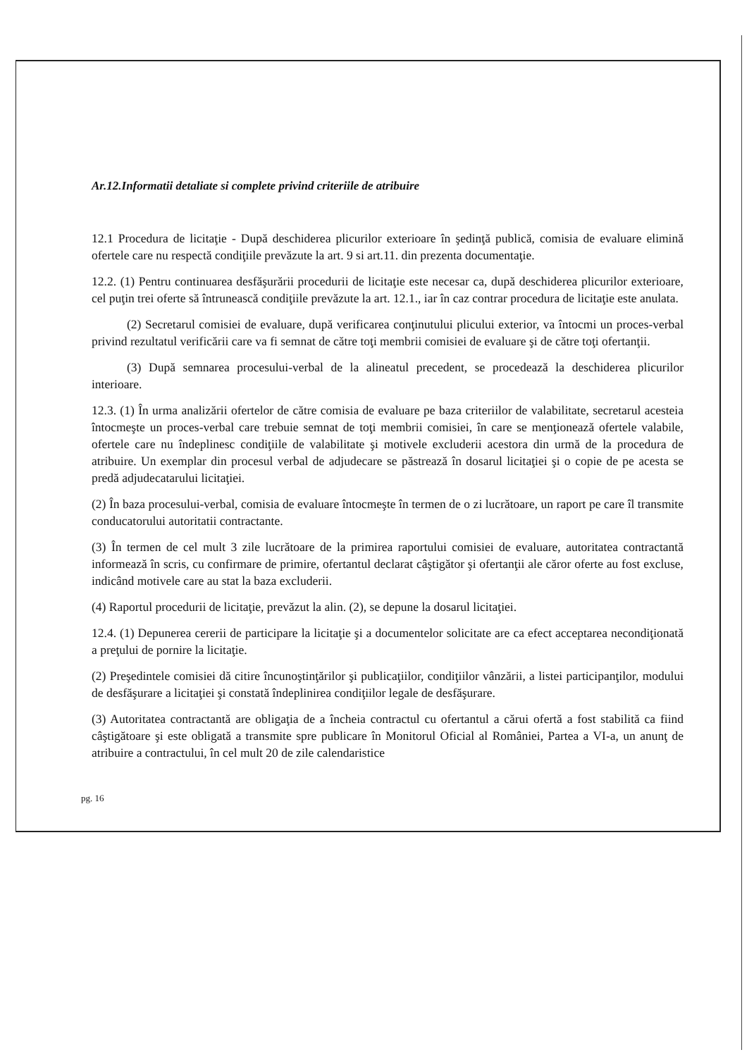Ar.12.Informatii detaliate si complete privind criteriile de atribuire
12.1 Procedura de licitaţie - După deschiderea plicurilor exterioare în şedinţă publică, comisia de evaluare elimină ofertele care nu respectă condiţiile prevăzute la art. 9 si art.11. din prezenta documentaţie.
12.2. (1) Pentru continuarea desfăşurării procedurii de licitaţie este necesar ca, după deschiderea plicurilor exterioare, cel puţin trei oferte să întrunească condiţiile prevăzute la art. 12.1., iar în caz contrar procedura de licitaţie este anulata.
(2) Secretarul comisiei de evaluare, după verificarea conţinutului plicului exterior, va întocmi un proces-verbal privind rezultatul verificării care va fi semnat de către toţi membrii comisiei de evaluare şi de către toţi ofertanţii.
(3) După semnarea procesului-verbal de la alineatul precedent, se procedează la deschiderea plicurilor interioare.
12.3. (1) În urma analizării ofertelor de către comisia de evaluare pe baza criteriilor de valabilitate, secretarul acesteia întocmeşte un proces-verbal care trebuie semnat de toţi membrii comisiei, în care se menţionează ofertele valabile, ofertele care nu îndeplinesc condiţiile de valabilitate şi motivele excluderii acestora din urmă de la procedura de atribuire. Un exemplar din procesul verbal de adjudecare se păstrează în dosarul licitaţiei şi o copie de pe acesta se predă adjudecatarului licitaţiei.
(2) În baza procesului-verbal, comisia de evaluare întocmeşte în termen de o zi lucrătoare, un raport pe care îl transmite conducatorului autoritatii contractante.
(3) În termen de cel mult 3 zile lucrătoare de la primirea raportului comisiei de evaluare, autoritatea contractantă informează în scris, cu confirmare de primire, ofertantul declarat câştigător şi ofertanţii ale căror oferte au fost excluse, indicând motivele care au stat la baza excluderii.
(4) Raportul procedurii de licitaţie, prevăzut la alin. (2), se depune la dosarul licitaţiei.
12.4. (1) Depunerea cererii de participare la licitaţie şi a documentelor solicitate are ca efect acceptarea necondiţionată a preţului de pornire la licitaţie.
(2) Preşedintele comisiei dă citire încunoştinţărilor şi publicaţiilor, condiţiilor vânzării, a listei participanţilor, modului de desfăşurare a licitaţiei şi constată îndeplinirea condiţiilor legale de desfăşurare.
(3) Autoritatea contractantă are obligaţia de a încheia contractul cu ofertantul a cărui ofertă a fost stabilită ca fiind câştigătoare şi este obligată a transmite spre publicare în Monitorul Oficial al României, Partea a VI-a, un anunţ de atribuire a contractului, în cel mult 20 de zile calendaristice
pg. 16